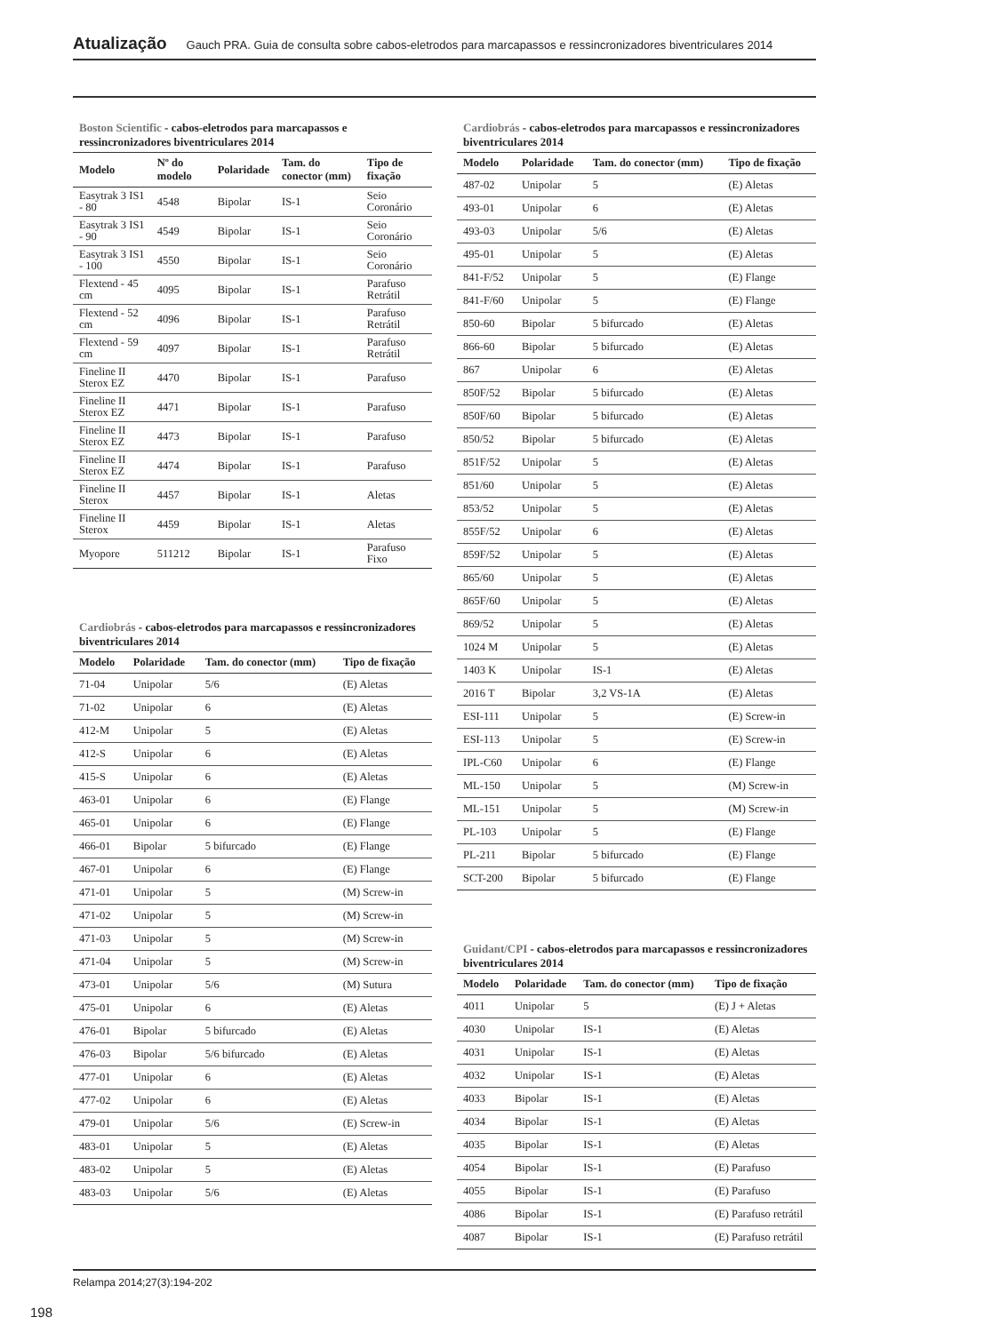Atualização Gauch PRA. Guia de consulta sobre cabos-eletrodos para marcapassos e ressincronizadores biventriculares 2014
Boston Scientific - cabos-eletrodos para marcapassos e ressincronizadores biventriculares 2014
| Modelo | Nº do modelo | Polaridade | Tam. do conector (mm) | Tipo de fixação |
| --- | --- | --- | --- | --- |
| Easytrak 3 IS1 - 80 | 4548 | Bipolar | IS-1 | Seio Coronário |
| Easytrak 3 IS1 - 90 | 4549 | Bipolar | IS-1 | Seio Coronário |
| Easytrak 3 IS1 - 100 | 4550 | Bipolar | IS-1 | Seio Coronário |
| Flextend - 45 cm | 4095 | Bipolar | IS-1 | Parafuso Retrátil |
| Flextend - 52 cm | 4096 | Bipolar | IS-1 | Parafuso Retrátil |
| Flextend - 59 cm | 4097 | Bipolar | IS-1 | Parafuso Retrátil |
| Fineline II Sterox EZ | 4470 | Bipolar | IS-1 | Parafuso |
| Fineline II Sterox EZ | 4471 | Bipolar | IS-1 | Parafuso |
| Fineline II Sterox EZ | 4473 | Bipolar | IS-1 | Parafuso |
| Fineline II Sterox EZ | 4474 | Bipolar | IS-1 | Parafuso |
| Fineline II Sterox | 4457 | Bipolar | IS-1 | Aletas |
| Fineline II Sterox | 4459 | Bipolar | IS-1 | Aletas |
| Myopore | 511212 | Bipolar | IS-1 | Parafuso Fixo |
Cardiobrás - cabos-eletrodos para marcapassos e ressincronizadores biventriculares 2014
| Modelo | Polaridade | Tam. do conector (mm) | Tipo de fixação |
| --- | --- | --- | --- |
| 71-04 | Unipolar | 5/6 | (E) Aletas |
| 71-02 | Unipolar | 6 | (E) Aletas |
| 412-M | Unipolar | 5 | (E) Aletas |
| 412-S | Unipolar | 6 | (E) Aletas |
| 415-S | Unipolar | 6 | (E) Aletas |
| 463-01 | Unipolar | 6 | (E) Flange |
| 465-01 | Unipolar | 6 | (E) Flange |
| 466-01 | Bipolar | 5 bifurcado | (E) Flange |
| 467-01 | Unipolar | 6 | (E) Flange |
| 471-01 | Unipolar | 5 | (M) Screw-in |
| 471-02 | Unipolar | 5 | (M) Screw-in |
| 471-03 | Unipolar | 5 | (M) Screw-in |
| 471-04 | Unipolar | 5 | (M) Screw-in |
| 473-01 | Unipolar | 5/6 | (M) Sutura |
| 475-01 | Unipolar | 6 | (E) Aletas |
| 476-01 | Bipolar | 5 bifurcado | (E) Aletas |
| 476-03 | Bipolar | 5/6 bifurcado | (E) Aletas |
| 477-01 | Unipolar | 6 | (E) Aletas |
| 477-02 | Unipolar | 6 | (E) Aletas |
| 479-01 | Unipolar | 5/6 | (E) Screw-in |
| 483-01 | Unipolar | 5 | (E) Aletas |
| 483-02 | Unipolar | 5 | (E) Aletas |
| 483-03 | Unipolar | 5/6 | (E) Aletas |
Cardiobrás - cabos-eletrodos para marcapassos e ressincronizadores biventriculares 2014
| Modelo | Polaridade | Tam. do conector (mm) | Tipo de fixação |
| --- | --- | --- | --- |
| 487-02 | Unipolar | 5 | (E) Aletas |
| 493-01 | Unipolar | 6 | (E) Aletas |
| 493-03 | Unipolar | 5/6 | (E) Aletas |
| 495-01 | Unipolar | 5 | (E) Aletas |
| 841-F/52 | Unipolar | 5 | (E) Flange |
| 841-F/60 | Unipolar | 5 | (E) Flange |
| 850-60 | Bipolar | 5 bifurcado | (E) Aletas |
| 866-60 | Bipolar | 5 bifurcado | (E) Aletas |
| 867 | Unipolar | 6 | (E) Aletas |
| 850F/52 | Bipolar | 5 bifurcado | (E) Aletas |
| 850F/60 | Bipolar | 5 bifurcado | (E) Aletas |
| 850/52 | Bipolar | 5 bifurcado | (E) Aletas |
| 851F/52 | Unipolar | 5 | (E) Aletas |
| 851/60 | Unipolar | 5 | (E) Aletas |
| 853/52 | Unipolar | 5 | (E) Aletas |
| 855F/52 | Unipolar | 6 | (E) Aletas |
| 859F/52 | Unipolar | 5 | (E) Aletas |
| 865/60 | Unipolar | 5 | (E) Aletas |
| 865F/60 | Unipolar | 5 | (E) Aletas |
| 869/52 | Unipolar | 5 | (E) Aletas |
| 1024 M | Unipolar | 5 | (E) Aletas |
| 1403 K | Unipolar | IS-1 | (E) Aletas |
| 2016 T | Bipolar | 3,2 VS-1A | (E) Aletas |
| ESI-111 | Unipolar | 5 | (E) Screw-in |
| ESI-113 | Unipolar | 5 | (E) Screw-in |
| IPL-C60 | Unipolar | 6 | (E) Flange |
| ML-150 | Unipolar | 5 | (M) Screw-in |
| ML-151 | Unipolar | 5 | (M) Screw-in |
| PL-103 | Unipolar | 5 | (E) Flange |
| PL-211 | Bipolar | 5 bifurcado | (E) Flange |
| SCT-200 | Bipolar | 5 bifurcado | (E) Flange |
Guidant/CPI - cabos-eletrodos para marcapassos e ressincronizadores biventriculares 2014
| Modelo | Polaridade | Tam. do conector (mm) | Tipo de fixação |
| --- | --- | --- | --- |
| 4011 | Unipolar | 5 | (E) J + Aletas |
| 4030 | Unipolar | IS-1 | (E) Aletas |
| 4031 | Unipolar | IS-1 | (E) Aletas |
| 4032 | Unipolar | IS-1 | (E) Aletas |
| 4033 | Bipolar | IS-1 | (E) Aletas |
| 4034 | Bipolar | IS-1 | (E) Aletas |
| 4035 | Bipolar | IS-1 | (E) Aletas |
| 4054 | Bipolar | IS-1 | (E) Parafuso |
| 4055 | Bipolar | IS-1 | (E) Parafuso |
| 4086 | Bipolar | IS-1 | (E) Parafuso retrátil |
| 4087 | Bipolar | IS-1 | (E) Parafuso retrátil |
Relampa 2014;27(3):194-202
198